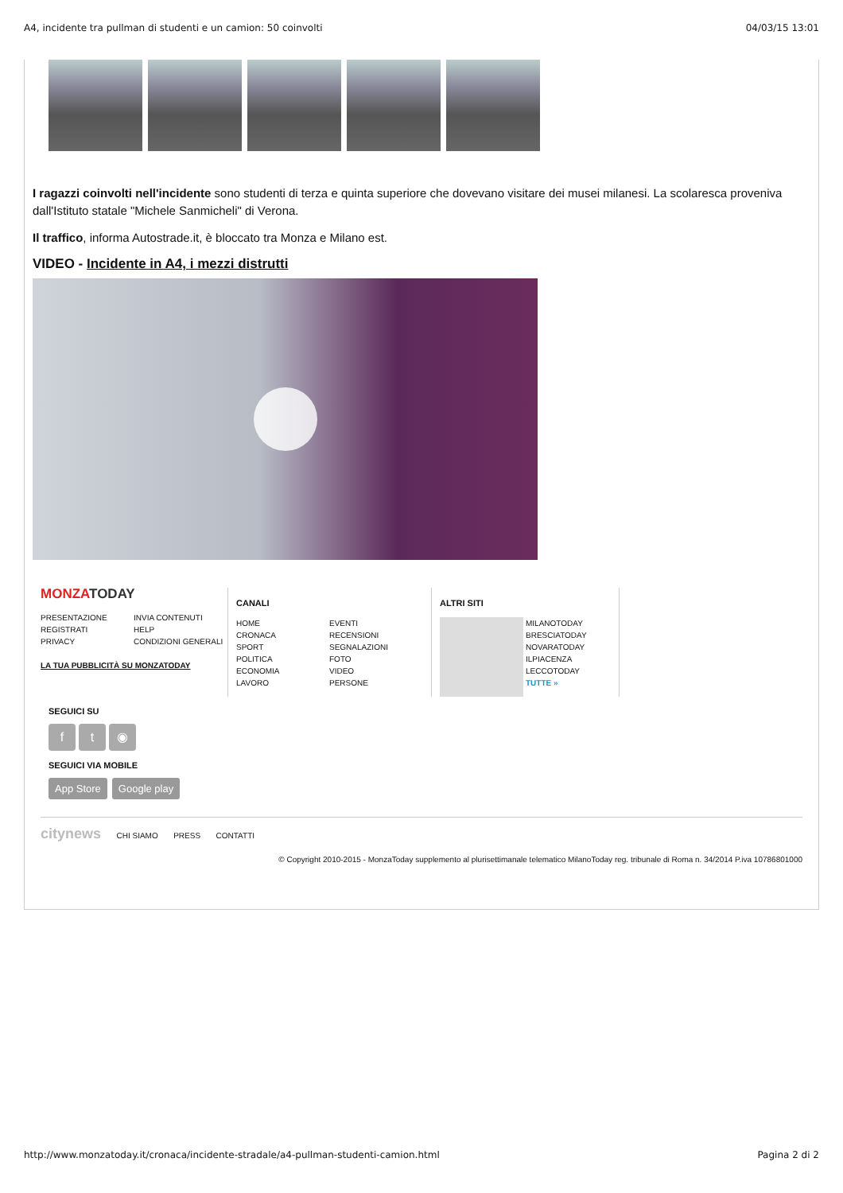A4, incidente tra pullman di studenti e un camion: 50 coinvolti 04/03/15 13:01
I ragazzi coinvolti nell'incidente sono studenti di terza e quinta superiore che dovevano visitare dei musei milanesi. La scolaresca proveniva dall'Istituto statale "Michele Sanmicheli" di Verona.
Il traffico, informa Autostrade.it, è bloccato tra Monza e Milano est.
VIDEO - Incidente in A4, i mezzi distrutti
MONZATODAY
PRESENTAZIONE INVIA CONTENUTI REGISTRATI HELP PRIVACY CONDIZIONI GENERALI
LA TUA PUBBLICITÀ SU MONZATODAY
CANALI
HOME EVENTI CRONACA RECENSIONI SPORT SEGNALAZIONI POLITICA FOTO ECONOMIA VIDEO LAVORO PERSONE
ALTRI SITI
MILANOTODAY
BRESCIATODAY
NOVARATODAY
ILPIACENZA
LECCOTODAY
TUTTE »
SEGUICI SU
ft ◉
SEGUICI VIA MOBILE
App Store Google play
citynews CHI SIAMO PRESS CONTATTI
© Copyright 2010-2015 - MonzaToday supplemento al plurisettimanale telematico MilanoToday reg. tribunale di Roma n. 34/2014 P.iva 10786801000
http://www.monzatoday.it/cronaca/incidente-stradale/a4-pullman-studenti-camion.html Pagina 2 di 2